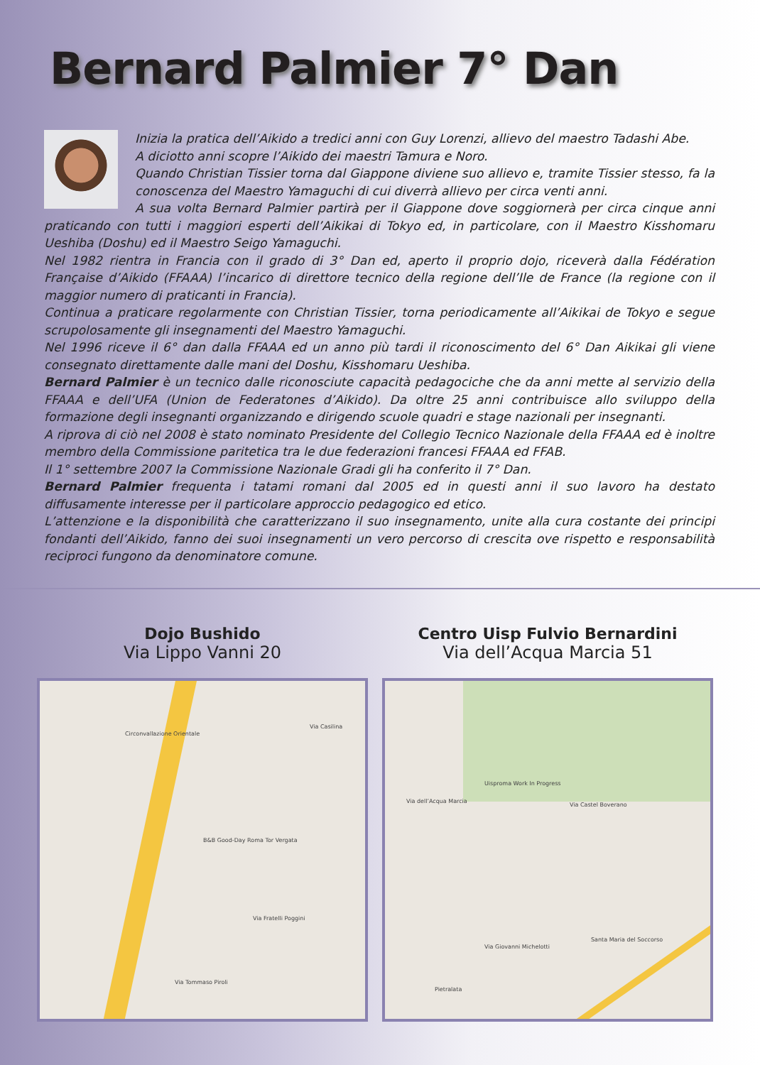Bernard Palmier 7° Dan
Inizia la pratica dell’Aikido a tredici anni con Guy Lorenzi, allievo del maestro Tadashi Abe.
A diciotto anni scopre l’Aikido dei maestri Tamura e Noro.
Quando Christian Tissier torna dal Giappone diviene suo allievo e, tramite Tissier stesso, fa la conoscenza del Maestro Yamaguchi di cui diverrà allievo per circa venti anni.
A sua volta Bernard Palmier partirà per il Giappone dove soggiornerà per circa cinque anni praticando con tutti i maggiori esperti dell’Aikikai di Tokyo ed, in particolare, con il Maestro Kisshomaru Ueshiba (Doshu) ed il Maestro Seigo Yamaguchi.
Nel 1982 rientra in Francia con il grado di 3° Dan ed, aperto il proprio dojo, riceverà dalla Fédération Française d’Aikido (FFAAA) l’incarico di direttore tecnico della regione dell’Ile de France (la regione con il maggior numero di praticanti in Francia).
Continua a praticare regolarmente con Christian Tissier, torna periodicamente all’Aikikai de Tokyo e segue scrupolosamente gli insegnamenti del Maestro Yamaguchi.
Nel 1996 riceve il 6° dan dalla FFAAA ed un anno più tardi il riconoscimento del 6° Dan Aikikai gli viene consegnato direttamente dalle mani del Doshu, Kisshomaru Ueshiba.
Bernard Palmier è un tecnico dalle riconosciute capacità pedagociche che da anni mette al servizio della FFAAA e dell’UFA (Union de Federatones d’Aikido). Da oltre 25 anni contribuisce allo sviluppo della formazione degli insegnanti organizzando e dirigendo scuole quadri e stage nazionali per insegnanti.
A riprova di ciò nel 2008 è stato nominato Presidente del Collegio Tecnico Nazionale della FFAAA ed è inoltre membro della Commissione paritetica tra le due federazioni francesi FFAAA ed FFAB.
Il 1° settembre 2007 la Commissione Nazionale Gradi gli ha conferito il 7° Dan.
Bernard Palmier frequenta i tatami romani dal 2005 ed in questi anni il suo lavoro ha destato diffusamente interesse per il particolare approccio pedagogico ed etico.
L’attenzione e la disponibilità che caratterizzano il suo insegnamento, unite alla cura costante dei principi fondanti dell’Aikido, fanno dei suoi insegnamenti un vero percorso di crescita ove rispetto e responsabilità reciproci fungono da denominatore comune.
Dojo Bushido
Via Lippo Vanni 20
Circonvallazione Orientale
Via Casilina
B&B Good-Day Roma Tor Vergata
Via Fratelli Poggini
Via Tommaso Piroli
Centro Uisp Fulvio Bernardini
Via dell’Acqua Marcia 51
Via dell’Acqua Marcia
Uisproma Work In Progress
Via Castel Boverano
Via Giovanni Michelotti
Pietralata
Santa Maria del Soccorso